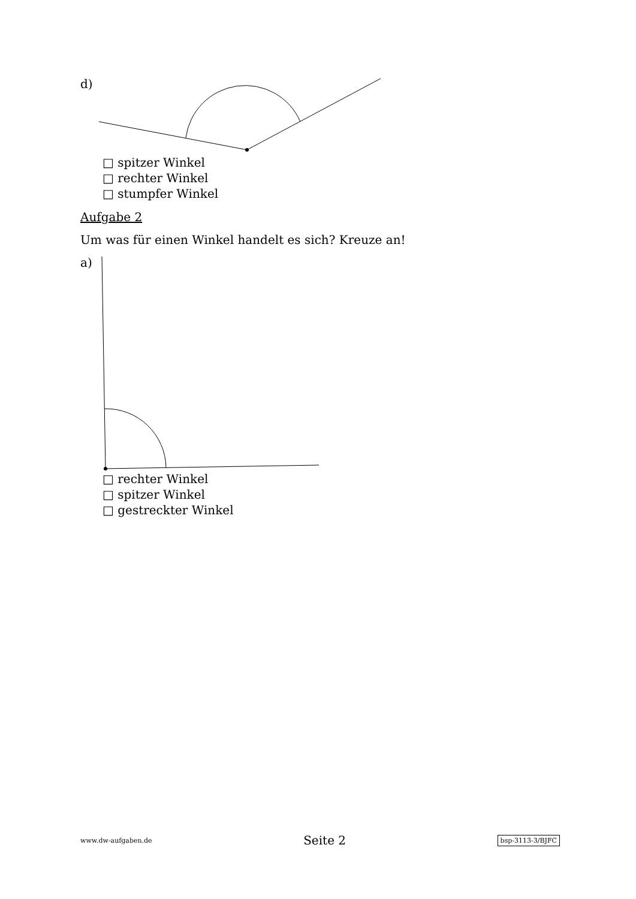d)
□ spitzer Winkel
□ rechter Winkel
□ stumpfer Winkel
Aufgabe 2
Um was für einen Winkel handelt es sich? Kreuze an!
a)
□ rechter Winkel
□ spitzer Winkel
□ gestreckter Winkel
www.dw-aufgaben.de Seite 2 bsp-3113-3/BJFC